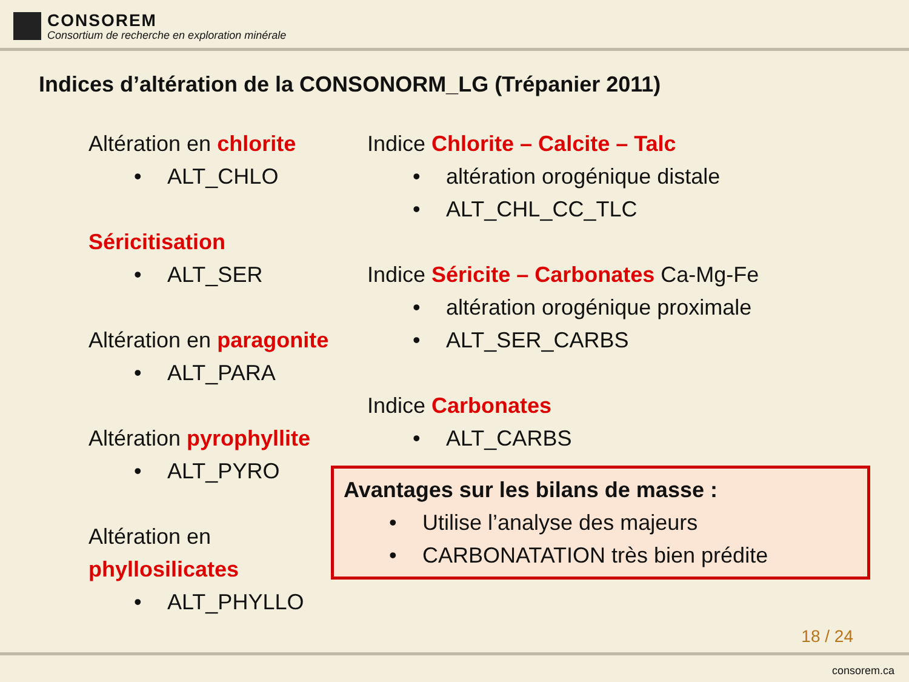CONSOREM
Consortium de recherche en exploration minérale
Indices d’altération de la CONSONORM_LG (Trépanier 2011)
Altération en chlorite
• ALT_CHLO
Séricitisation
• ALT_SER
Altération en paragonite
• ALT_PARA
Altération pyrophyllite
• ALT_PYRO
Altération en phyllosilicates
• ALT_PHYLLO
Indice Chlorite – Calcite – Talc
• altération orogénique distale
• ALT_CHL_CC_TLC
Indice Séricite – Carbonates Ca-Mg-Fe
• altération orogénique proximale
• ALT_SER_CARBS
Indice Carbonates
• ALT_CARBS
Avantages sur les bilans de masse :
• Utilise l’analyse des majeurs
• CARBONATATION très bien prédite
18 / 24
consorem.ca